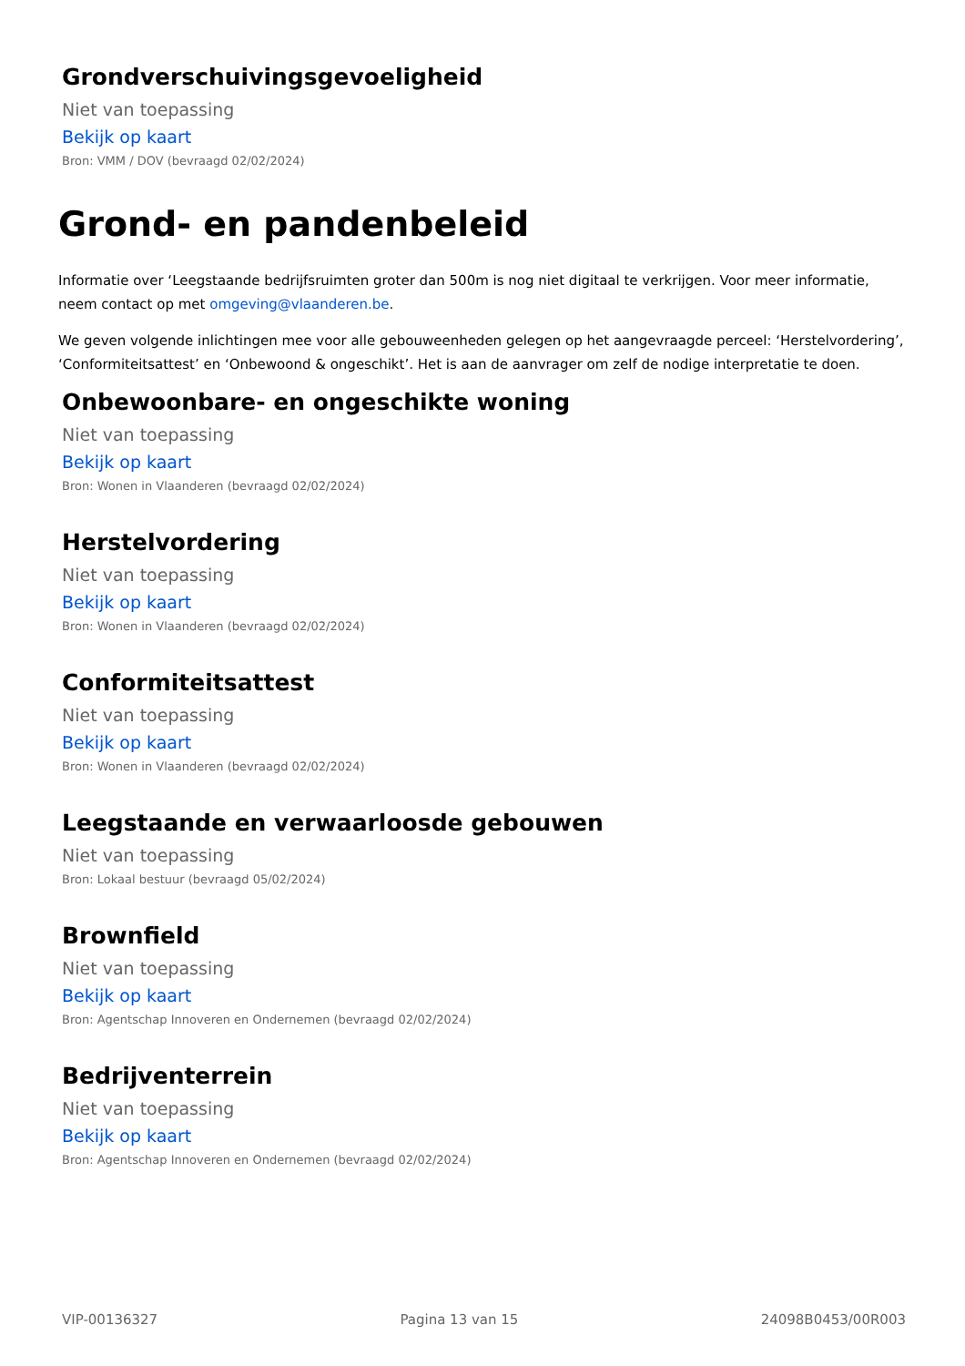Grondverschuivingsgevoeligheid
Niet van toepassing
Bekijk op kaart
Bron: VMM / DOV (bevraagd 02/02/2024)
Grond- en pandenbeleid
Informatie over ‘Leegstaande bedrijfsruimten groter dan 500m is nog niet digitaal te verkrijgen. Voor meer informatie, neem contact op met omgeving@vlaanderen.be.
We geven volgende inlichtingen mee voor alle gebouweenheden gelegen op het aangevraagde perceel: ‘Herstelvordering’, ‘Conformiteitsattest’ en ‘Onbewoond & ongeschikt’. Het is aan de aanvrager om zelf de nodige interpretatie te doen.
Onbewoonbare- en ongeschikte woning
Niet van toepassing
Bekijk op kaart
Bron: Wonen in Vlaanderen (bevraagd 02/02/2024)
Herstelvordering
Niet van toepassing
Bekijk op kaart
Bron: Wonen in Vlaanderen (bevraagd 02/02/2024)
Conformiteitsattest
Niet van toepassing
Bekijk op kaart
Bron: Wonen in Vlaanderen (bevraagd 02/02/2024)
Leegstaande en verwaarloosde gebouwen
Niet van toepassing
Bron: Lokaal bestuur (bevraagd 05/02/2024)
Brownfield
Niet van toepassing
Bekijk op kaart
Bron: Agentschap Innoveren en Ondernemen (bevraagd 02/02/2024)
Bedrijventerrein
Niet van toepassing
Bekijk op kaart
Bron: Agentschap Innoveren en Ondernemen (bevraagd 02/02/2024)
VIP-00136327 Pagina 13 van 15 24098B0453/00R003